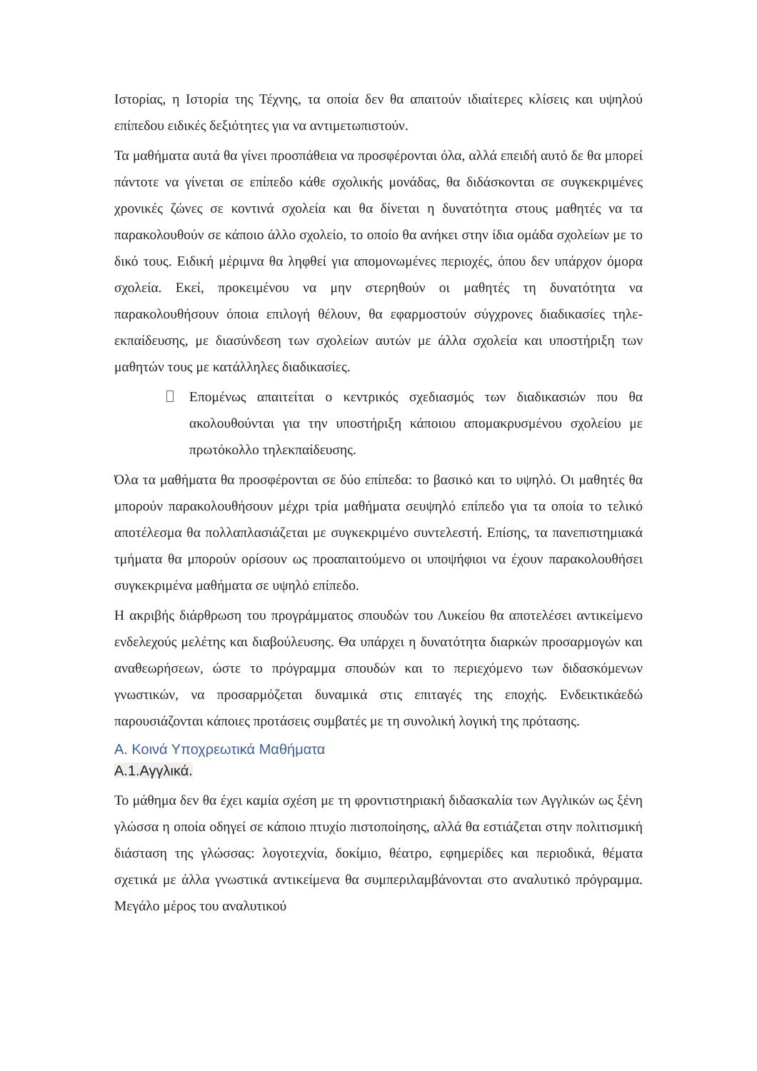Ιστορίας, η Ιστορία της Τέχνης, τα οποία δεν θα απαιτούν ιδιαίτερες κλίσεις και υψηλού επίπεδου ειδικές δεξιότητες για να αντιμετωπιστούν.
Τα μαθήματα αυτά θα γίνει προσπάθεια να προσφέρονται όλα, αλλά επειδή αυτό δε θα μπορεί πάντοτε να γίνεται σε επίπεδο κάθε σχολικής μονάδας, θα διδάσκονται σε συγκεκριμένες χρονικές ζώνες σε κοντινά σχολεία και θα δίνεται η δυνατότητα στους μαθητές να τα παρακολουθούν σε κάποιο άλλο σχολείο, το οποίο θα ανήκει στην ίδια ομάδα σχολείων με το δικό τους. Ειδική μέριμνα θα ληφθεί για απομονωμένες περιοχές, όπου δεν υπάρχον όμορα σχολεία. Εκεί, προκειμένου να μην στερηθούν οι μαθητές τη δυνατότητα να παρακολουθήσουν όποια επιλογή θέλουν, θα εφαρμοστούν σύγχρονες διαδικασίες τηλε-εκπαίδευσης, με διασύνδεση των σχολείων αυτών με άλλα σχολεία και υποστήριξη των μαθητών τους με κατάλληλες διαδικασίες.
Επομένως απαιτείται ο κεντρικός σχεδιασμός των διαδικασιών που θα ακολουθούνται για την υποστήριξη κάποιου απομακρυσμένου σχολείου με πρωτόκολλο τηλεκπαίδευσης.
Όλα τα μαθήματα θα προσφέρονται σε δύο επίπεδα: το βασικό και το υψηλό. Οι μαθητές θα μπορούν παρακολουθήσουν μέχρι τρία μαθήματα σευψηλό επίπεδο για τα οποία το τελικό αποτέλεσμα θα πολλαπλασιάζεται με συγκεκριμένο συντελεστή. Επίσης, τα πανεπιστημιακά τμήματα θα μπορούν ορίσουν ως προαπαιτούμενο οι υποψήφιοι να έχουν παρακολουθήσει συγκεκριμένα μαθήματα σε υψηλό επίπεδο.
Η ακριβής διάρθρωση του προγράμματος σπουδών του Λυκείου θα αποτελέσει αντικείμενο ενδελεχούς μελέτης και διαβούλευσης. Θα υπάρχει η δυνατότητα διαρκών προσαρμογών και αναθεωρήσεων, ώστε το πρόγραμμα σπουδών και το περιεχόμενο των διδασκόμενων γνωστικών, να προσαρμόζεται δυναμικά στις επιταγές της εποχής. Ενδεικτικάεδώ παρουσιάζονται κάποιες προτάσεις συμβατές με τη συνολική λογική της πρότασης.
Α. Κοινά Υποχρεωτικά Μαθήματα
Α.1.Αγγλικά.
Το μάθημα δεν θα έχει καμία σχέση με τη φροντιστηριακή διδασκαλία των Αγγλικών ως ξένη γλώσσα η οποία οδηγεί σε κάποιο πτυχίο πιστοποίησης, αλλά θα εστιάζεται στην πολιτισμική διάσταση της γλώσσας: λογοτεχνία, δοκίμιο, θέατρο, εφημερίδες και περιοδικά, θέματα σχετικά με άλλα γνωστικά αντικείμενα θα συμπεριλαμβάνονται στο αναλυτικό πρόγραμμα. Μεγάλο μέρος του αναλυτικού